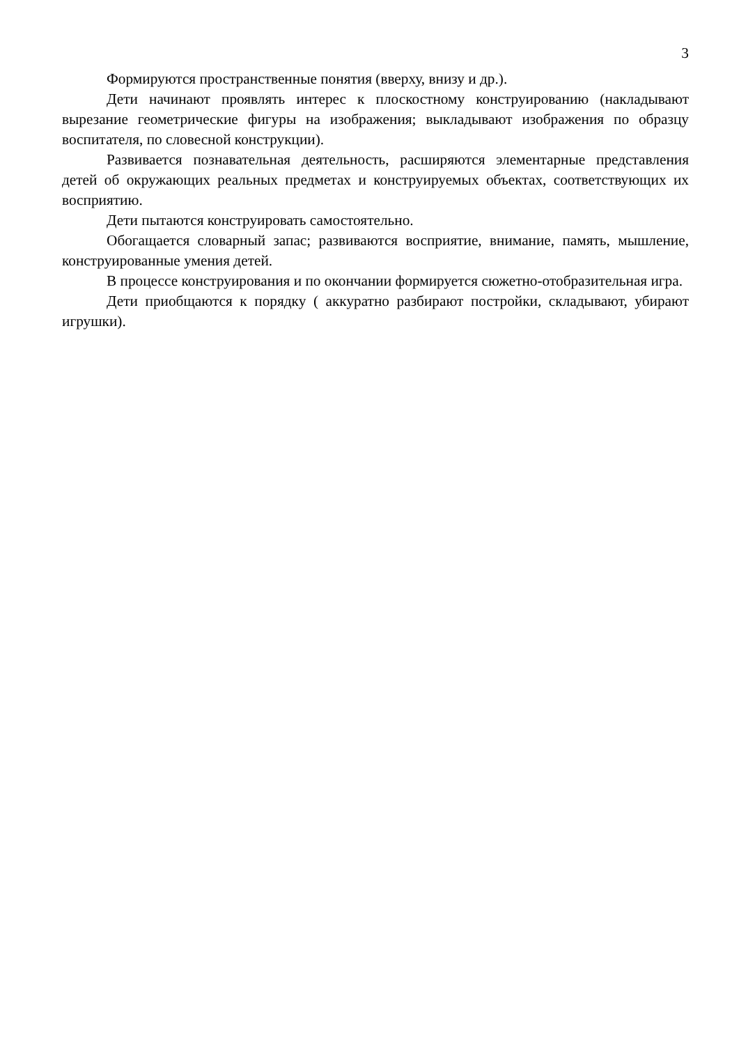3
Формируются пространственные понятия (вверху, внизу и др.).
Дети начинают проявлять интерес к плоскостному конструированию (накладывают вырезание геометрические фигуры на изображения; выкладывают изображения по образцу воспитателя, по словесной конструкции).
Развивается познавательная деятельность, расширяются элементарные представления детей об окружающих реальных предметах и конструируемых объектах, соответствующих их восприятию.
Дети пытаются конструировать самостоятельно.
Обогащается словарный запас; развиваются восприятие, внимание, память, мышление, конструированные умения детей.
В процессе конструирования и по окончании формируется сюжетно-отобразительная игра.
Дети приобщаются к порядку ( аккуратно разбирают постройки, складывают, убирают игрушки).